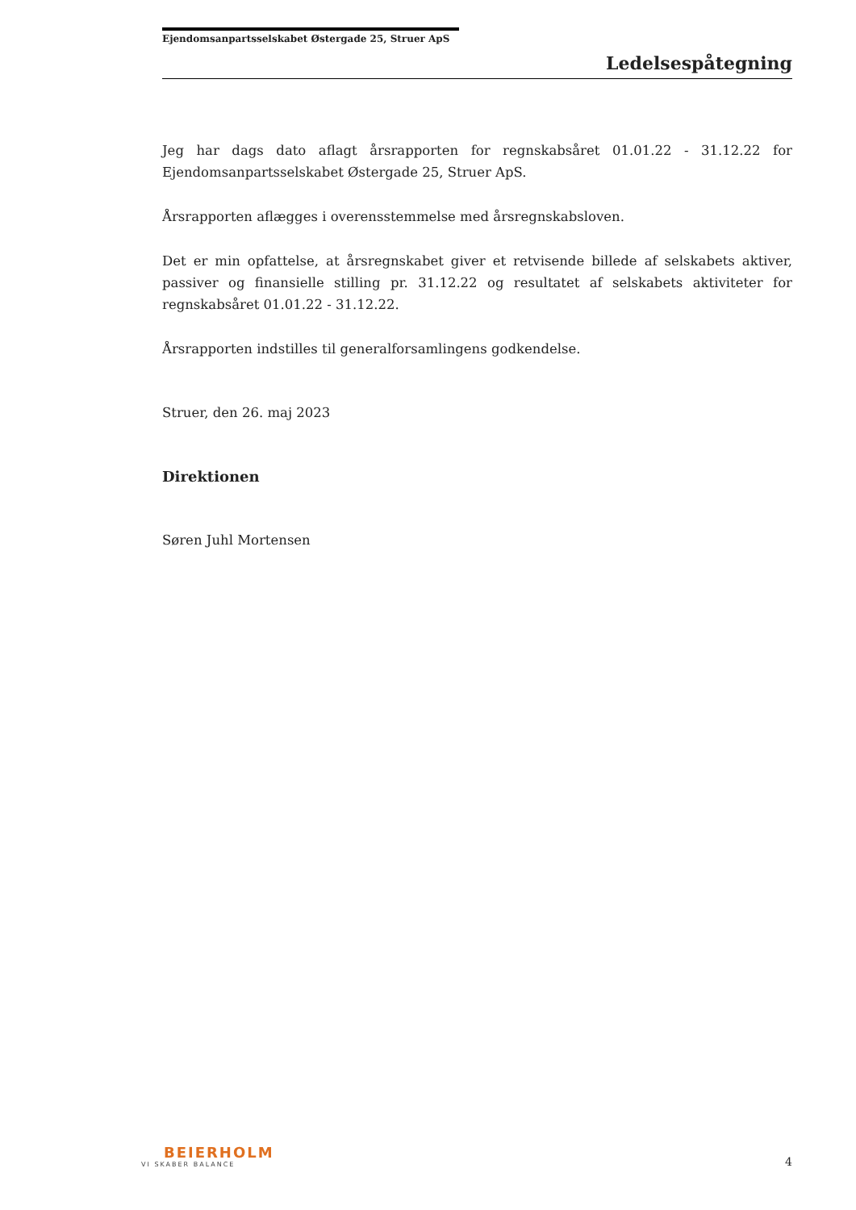Ejendomsanpartsselskabet Østergade 25, Struer ApS
Ledelsespåtegning
Jeg har dags dato aflagt årsrapporten for regnskabsåret 01.01.22 - 31.12.22 for Ejendomsanpartsselskabet Østergade 25, Struer ApS.
Årsrapporten aflægges i overensstemmelse med årsregnskabsloven.
Det er min opfattelse, at årsregnskabet giver et retvisende billede af selskabets aktiver, passiver og finansielle stilling pr. 31.12.22 og resultatet af selskabets aktiviteter for regnskabsåret 01.01.22 - 31.12.22.
Årsrapporten indstilles til generalforsamlingens godkendelse.
Struer, den 26. maj 2023
Direktionen
Søren Juhl Mortensen
BEIERHOLM
VI SKABER BALANCE
4